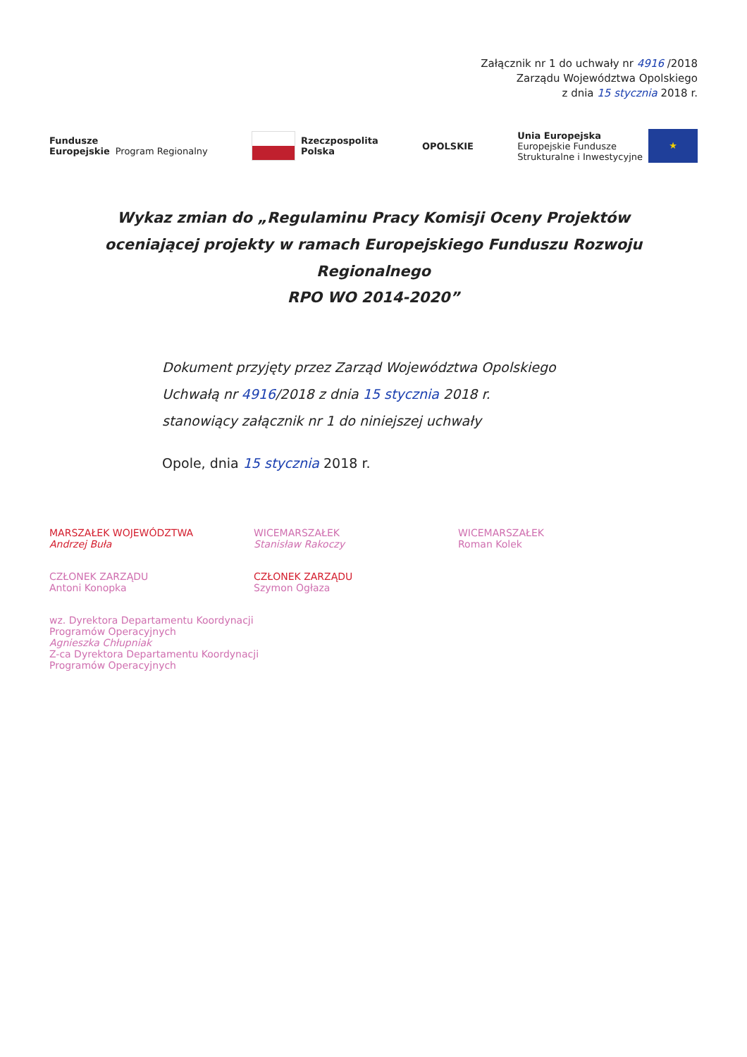Załącznik nr 1 do uchwały nr 4916 /2018
Zarządu Województwa Opolskiego
z dnia 15 stycznia 2018 r.
Fundusze
Europejskie
Program Regionalny
Rzeczpospolita
Polska
OPOLSKIE
Unia Europejska
Europejskie Fundusze
Strukturalne i Inwestycyjne
★
Wykaz zmian do „Regulaminu Pracy Komisji Oceny Projektów
oceniającej projekty w ramach Europejskiego Funduszu Rozwoju Regionalnego
RPO WO 2014-2020”
Dokument przyjęty przez Zarząd Województwa Opolskiego
Uchwałą nr 4916/2018 z dnia 15 stycznia 2018 r.
stanowiący załącznik nr 1 do niniejszej uchwały
Opole, dnia 15 stycznia 2018 r.
MARSZAŁEK WOJEWÓDZTWA
Andrzej Buła
WICEMARSZAŁEK
Stanisław Rakoczy
WICEMARSZAŁEK
Roman Kolek
CZŁONEK ZARZĄDU
Antoni Konopka
CZŁONEK ZARZĄDU
Szymon Ogłaza
wz. Dyrektora Departamentu Koordynacji
Programów Operacyjnych
Agnieszka Chłupniak
Z-ca Dyrektora Departamentu Koordynacji
Programów Operacyjnych